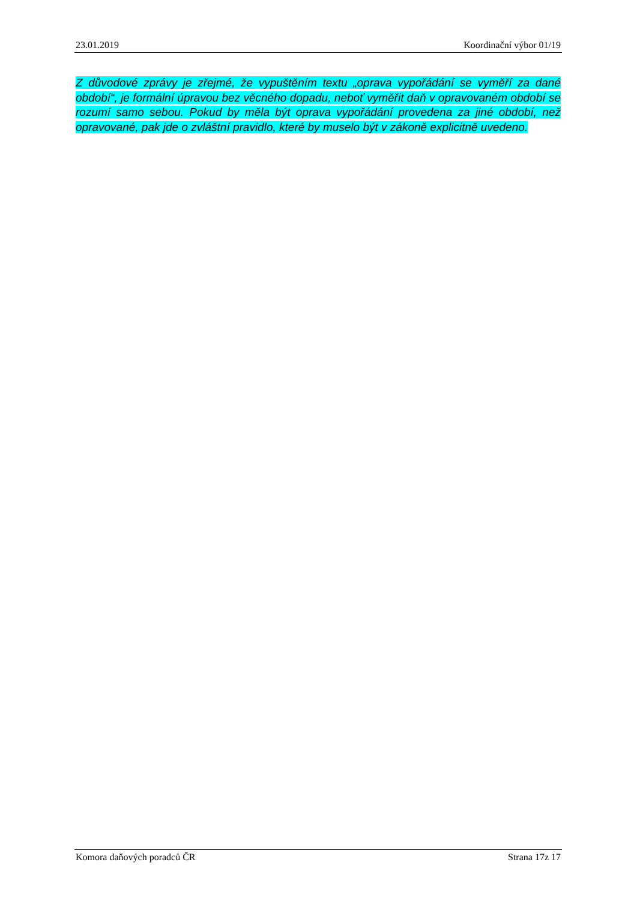23.01.2019 Koordinační výbor 01/19
Z důvodové zprávy je zřejmé, že vypuštěním textu „oprava vypořádání se vyměří za dané období“, je formální úpravou bez věcného dopadu, neboť vyměřit daň v opravovaném období se rozumí samo sebou. Pokud by měla být oprava vypořádání provedena za jiné období, než opravované, pak jde o zvláštní pravidlo, které by muselo být v zákoně explicitně uvedeno.
Komora daňových poradců ČR Strana 17z 17